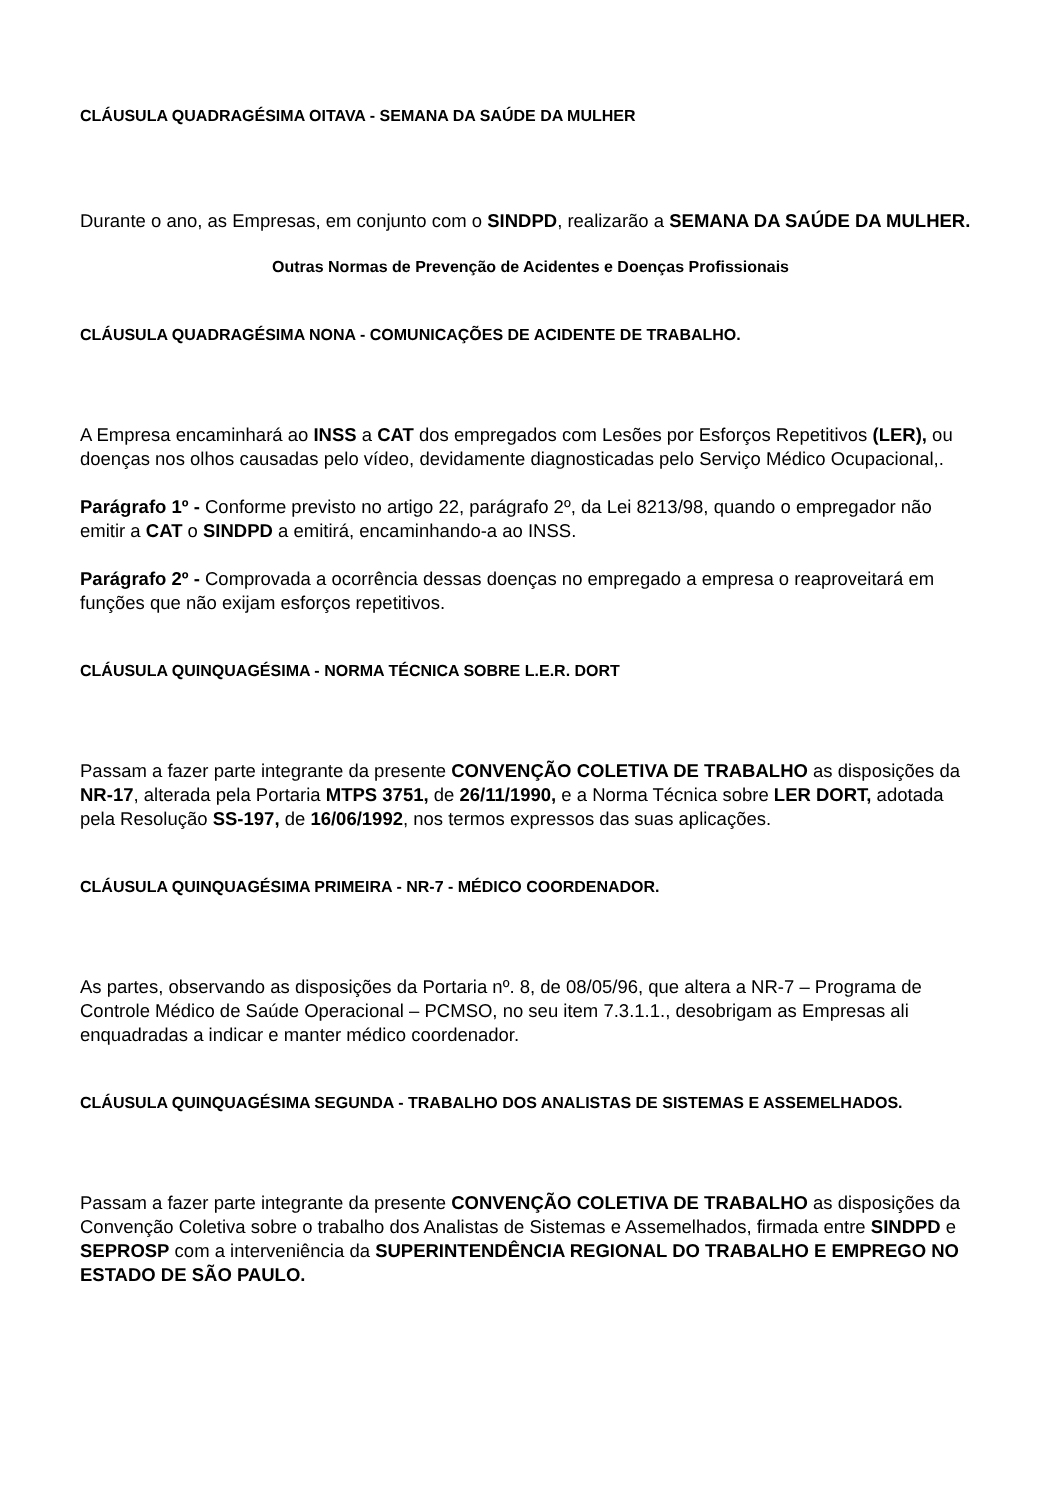CLÁUSULA QUADRAGÉSIMA OITAVA - SEMANA DA SAÚDE DA MULHER
Durante o ano, as Empresas, em conjunto com o SINDPD, realizarão a SEMANA DA SAÚDE DA MULHER.
Outras Normas de Prevenção de Acidentes e Doenças Profissionais
CLÁUSULA QUADRAGÉSIMA NONA - COMUNICAÇÕES DE ACIDENTE DE TRABALHO.
A Empresa encaminhará ao INSS a CAT dos empregados com Lesões por Esforços Repetitivos (LER), ou doenças nos olhos causadas pelo vídeo, devidamente diagnosticadas pelo Serviço Médico Ocupacional,.
Parágrafo 1º - Conforme previsto no artigo 22, parágrafo 2º, da Lei 8213/98, quando o empregador não emitir a CAT o SINDPD a emitirá, encaminhando-a ao INSS.
Parágrafo 2º - Comprovada a ocorrência dessas doenças no empregado a empresa o reaproveitará em funções que não exijam esforços repetitivos.
CLÁUSULA QUINQUAGÉSIMA - NORMA TÉCNICA SOBRE L.E.R. DORT
Passam a fazer parte integrante da presente CONVENÇÃO COLETIVA DE TRABALHO as disposições da NR-17, alterada pela Portaria MTPS 3751, de 26/11/1990, e a Norma Técnica sobre LER DORT, adotada pela Resolução SS-197, de 16/06/1992, nos termos expressos das suas aplicações.
CLÁUSULA QUINQUAGÉSIMA PRIMEIRA - NR-7 - MÉDICO COORDENADOR.
As partes, observando as disposições da Portaria nº. 8, de 08/05/96, que altera a NR-7 – Programa de Controle Médico de Saúde Operacional – PCMSO, no seu item 7.3.1.1., desobrigam as Empresas ali enquadradas a indicar e manter médico coordenador.
CLÁUSULA QUINQUAGÉSIMA SEGUNDA - TRABALHO DOS ANALISTAS DE SISTEMAS E ASSEMELHADOS.
Passam a fazer parte integrante da presente CONVENÇÃO COLETIVA DE TRABALHO as disposições da Convenção Coletiva sobre o trabalho dos Analistas de Sistemas e Assemelhados, firmada entre SINDPD e SEPROSP com a interveniência da SUPERINTENDÊNCIA REGIONAL DO TRABALHO E EMPREGO NO ESTADO DE SÃO PAULO.